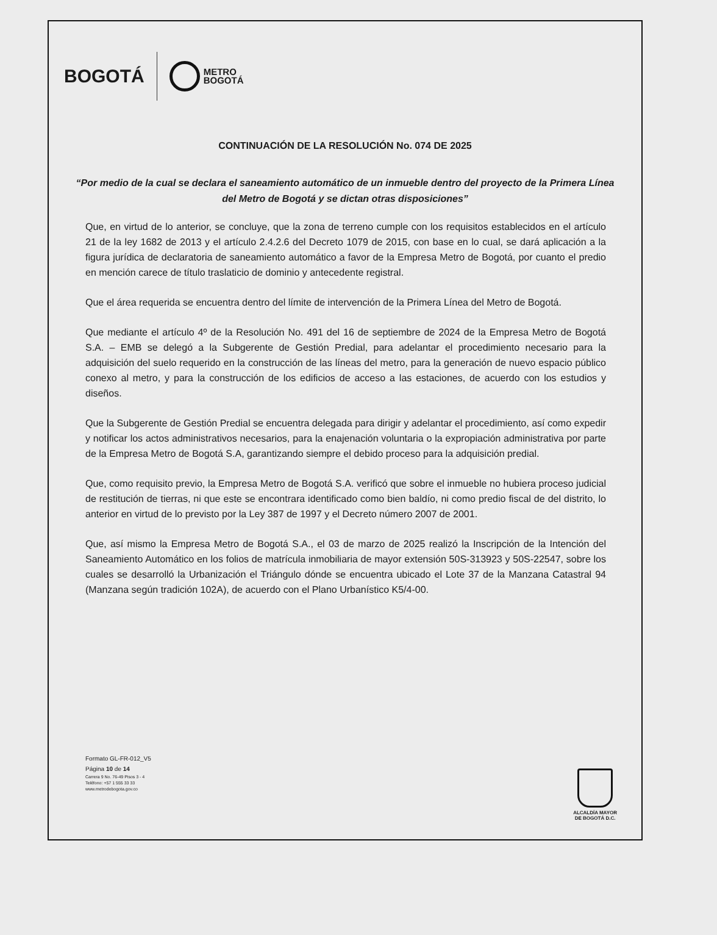BOGOTÁ METRO
BOGOTÁ
CONTINUACIÓN DE LA RESOLUCIÓN No. 074 DE 2025
“Por medio de la cual se declara el saneamiento automático de un inmueble dentro del proyecto de la Primera Línea del Metro de Bogotá y se dictan otras disposiciones”
Que, en virtud de lo anterior, se concluye, que la zona de terreno cumple con los requisitos establecidos en el artículo 21 de la ley 1682 de 2013 y el artículo 2.4.2.6 del Decreto 1079 de 2015, con base en lo cual, se dará aplicación a la figura jurídica de declaratoria de saneamiento automático a favor de la Empresa Metro de Bogotá, por cuanto el predio en mención carece de título traslaticio de dominio y antecedente registral.
Que el área requerida se encuentra dentro del límite de intervención de la Primera Línea del Metro de Bogotá.
Que mediante el artículo 4º de la Resolución No. 491 del 16 de septiembre de 2024 de la Empresa Metro de Bogotá S.A. – EMB se delegó a la Subgerente de Gestión Predial, para adelantar el procedimiento necesario para la adquisición del suelo requerido en la construcción de las líneas del metro, para la generación de nuevo espacio público conexo al metro, y para la construcción de los edificios de acceso a las estaciones, de acuerdo con los estudios y diseños.
Que la Subgerente de Gestión Predial se encuentra delegada para dirigir y adelantar el procedimiento, así como expedir y notificar los actos administrativos necesarios, para la enajenación voluntaria o la expropiación administrativa por parte de la Empresa Metro de Bogotá S.A, garantizando siempre el debido proceso para la adquisición predial.
Que, como requisito previo, la Empresa Metro de Bogotá S.A. verificó que sobre el inmueble no hubiera proceso judicial de restitución de tierras, ni que este se encontrara identificado como bien baldío, ni como predio fiscal de del distrito, lo anterior en virtud de lo previsto por la Ley 387 de 1997 y el Decreto número 2007 de 2001.
Que, así mismo la Empresa Metro de Bogotá S.A., el 03 de marzo de 2025 realizó la Inscripción de la Intención del Saneamiento Automático en los folios de matrícula inmobiliaria de mayor extensión 50S-313923 y 50S-22547, sobre los cuales se desarrolló la Urbanización el Triángulo dónde se encuentra ubicado el Lote 37 de la Manzana Catastral 94 (Manzana según tradición 102A), de acuerdo con el Plano Urbanístico K5/4-00.
Formato GL-FR-012_V5
Página 10 de 14
Carrera 9 No. 76-49 Pisos 3 - 4
Teléfono: +57 1 555 33 33
www.metrodebogota.gov.co
ALCALDÍA MAYOR
DE BOGOTÁ D.C.